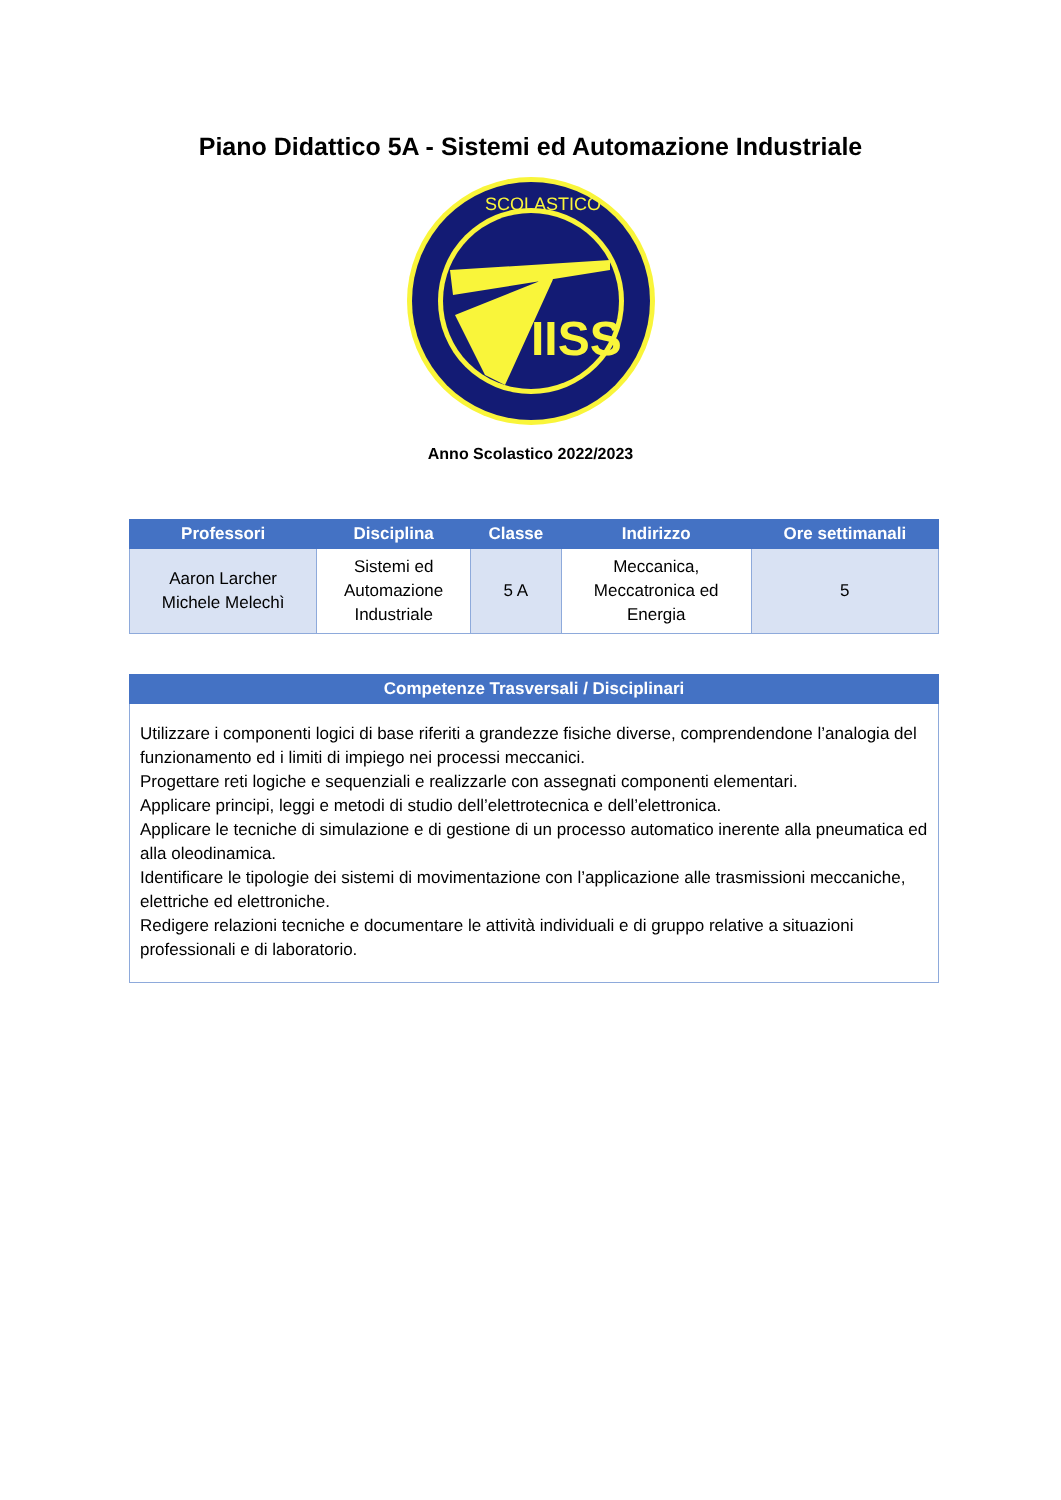Piano Didattico 5A - Sistemi ed Automazione Industriale
IISS
SCOLASTICO
Anno Scolastico 2022/2023
| Professori | Disciplina | Classe | Indirizzo | Ore settimanali |
| --- | --- | --- | --- | --- |
| Aaron Larcher Michele Melechì | Sistemi ed Automazione Industriale | 5 A | Meccanica, Meccatronica ed Energia | 5 |
| Competenze Trasversali / Disciplinari |
| --- |
| Utilizzare i componenti logici di base riferiti a grandezze fisiche diverse, comprendendone l’analogia del funzionamento ed i limiti di impiego nei processi meccanici. Progettare reti logiche e sequenziali e realizzarle con assegnati componenti elementari. Applicare principi, leggi e metodi di studio dell’elettrotecnica e dell’elettronica. Applicare le tecniche di simulazione e di gestione di un processo automatico inerente alla pneumatica ed alla oleodinamica. Identificare le tipologie dei sistemi di movimentazione con l’applicazione alle trasmissioni meccaniche, elettriche ed elettroniche. Redigere relazioni tecniche e documentare le attività individuali e di gruppo relative a situazioni professionali e di laboratorio. |